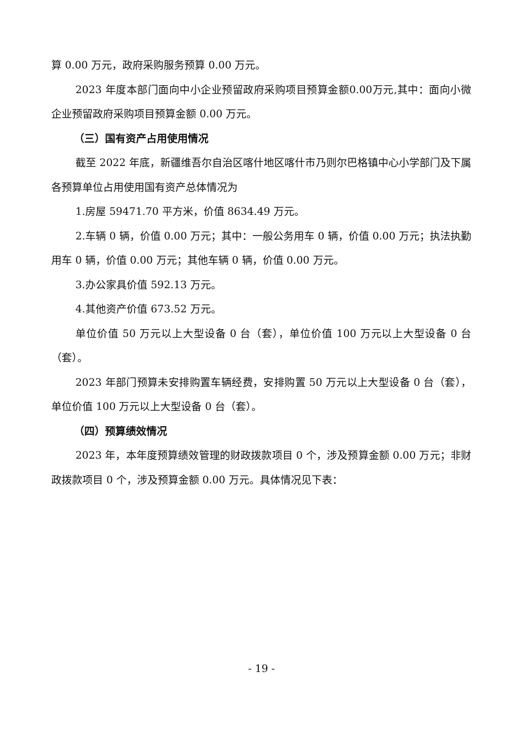算 0.00 万元，政府采购服务预算 0.00 万元。
2023 年度本部门面向中小企业预留政府采购项目预算金额0.00万元,其中：面向小微企业预留政府采购项目预算金额 0.00 万元。
（三）国有资产占用使用情况
截至 2022 年底，新疆维吾尔自治区喀什地区喀什市乃则尔巴格镇中心小学部门及下属各预算单位占用使用国有资产总体情况为
1.房屋 59471.70 平方米，价值 8634.49 万元。
2.车辆 0 辆，价值 0.00 万元；其中：一般公务用车 0 辆，价值 0.00 万元；执法执勤用车 0 辆，价值 0.00 万元；其他车辆 0 辆，价值 0.00 万元。
3.办公家具价值 592.13 万元。
4.其他资产价值 673.52 万元。
单位价值 50 万元以上大型设备 0 台（套），单位价值 100 万元以上大型设备 0 台（套）。
2023 年部门预算未安排购置车辆经费，安排购置 50 万元以上大型设备 0 台（套），单位价值 100 万元以上大型设备 0 台（套）。
（四）预算绩效情况
2023 年，本年度预算绩效管理的财政拨款项目 0 个，涉及预算金额 0.00 万元；非财政拨款项目 0 个，涉及预算金额 0.00 万元。具体情况见下表：
- 19 -